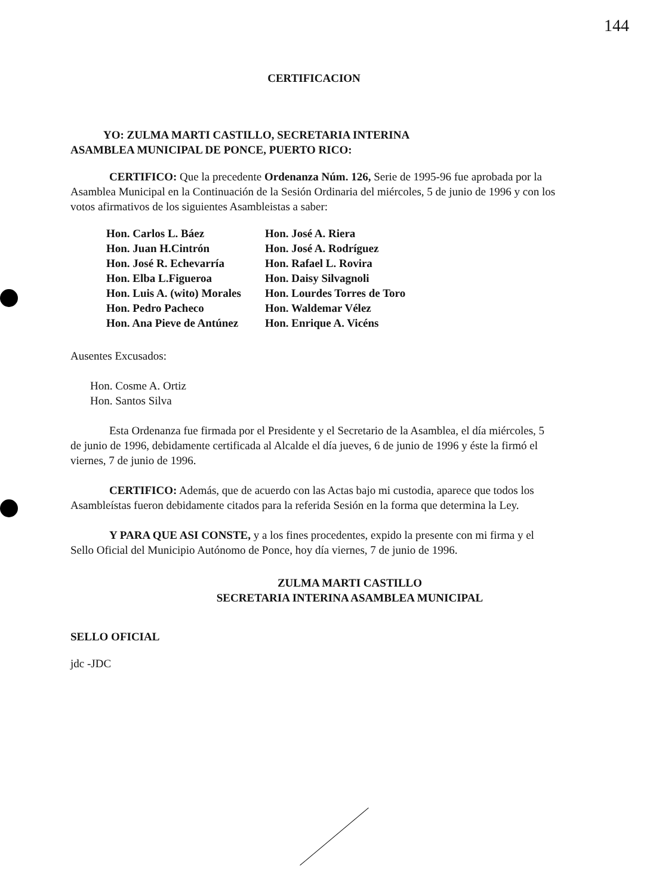144
CERTIFICACION
YO: ZULMA MARTI CASTILLO, SECRETARIA INTERINA
ASAMBLEA MUNICIPAL DE PONCE, PUERTO RICO:
CERTIFICO: Que la precedente Ordenanza Núm. 126, Serie de 1995-96 fue aprobada por la Asamblea Municipal en la Continuación de la Sesión Ordinaria del miércoles, 5 de junio de 1996 y con los votos afirmativos de los siguientes Asambleistas a saber:
| Hon. Carlos L. Báez | Hon. José A. Riera |
| Hon. Juan H.Cintrón | Hon. José A. Rodríguez |
| Hon. José R. Echevarría | Hon. Rafael L. Rovira |
| Hon. Elba L.Figueroa | Hon. Daisy Silvagnoli |
| Hon. Luis A. (wito) Morales | Hon. Lourdes Torres de Toro |
| Hon. Pedro Pacheco | Hon. Waldemar Vélez |
| Hon. Ana Pieve de Antúnez | Hon. Enrique A. Vicéns |
Ausentes Excusados:
Hon. Cosme A. Ortiz
Hon. Santos Silva
Esta Ordenanza fue firmada por el Presidente y el Secretario de la Asamblea, el día miércoles, 5 de junio de 1996, debidamente certificada al Alcalde el día jueves, 6 de junio de 1996 y éste la firmó el viernes, 7 de junio de 1996.
CERTIFICO: Además, que de acuerdo con las Actas bajo mi custodia, aparece que todos los Asambleístas fueron debidamente citados para la referida Sesión en la forma que determina la Ley.
Y PARA QUE ASI CONSTE, y a los fines procedentes, expido la presente con mi firma y el Sello Oficial del Municipio Autónomo de Ponce, hoy día viernes, 7 de junio de 1996.
ZULMA MARTI CASTILLO
SECRETARIA INTERINA ASAMBLEA MUNICIPAL
SELLO OFICIAL
jdc -JDC